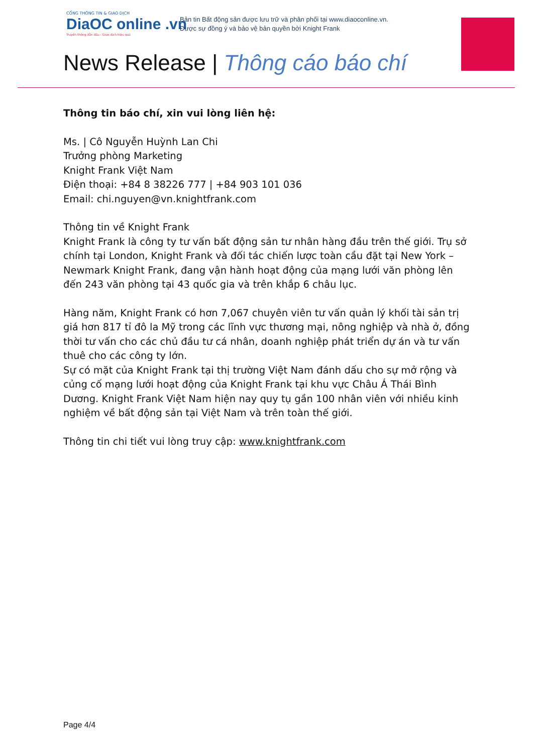CỔNG THÔNG TIN & GIAO DỊCH
DiaOC online .vn
Truyền thông dẫn đầu - Giao dịch hiệu quả
Bản tin Bất động sản được lưu trữ và phân phối tại www.diaoconline.vn.
Được sự đồng ý và bảo vệ bản quyền bởi Knight Frank
News Release | Thông cáo báo chí
Thông tin báo chí, xin vui lòng liên hệ:
Ms. | Cô Nguyễn Huỳnh Lan Chi
Trưởng phòng Marketing
Knight Frank Việt Nam
Điện thoại: +84 8 38226 777 | +84 903 101 036
Email: chi.nguyen@vn.knightfrank.com
Thông tin về Knight Frank
Knight Frank là công ty tư vấn bất động sản tư nhân hàng đầu trên thế giới. Trụ sở chính tại London, Knight Frank và đối tác chiến lược toàn cầu đặt tại New York – Newmark Knight Frank, đang vận hành hoạt động của mạng lưới văn phòng lên đến 243 văn phòng tại 43 quốc gia và trên khắp 6 châu lục.
Hàng năm, Knight Frank có hơn 7,067 chuyên viên tư vấn quản lý khối tài sản trị giá hơn 817 tỉ đô la Mỹ trong các lĩnh vực thương mại, nông nghiệp và nhà ở, đồng thời tư vấn cho các chủ đầu tư cá nhân, doanh nghiệp phát triển dự án và tư vấn thuê cho các công ty lớn.
Sự có mặt của Knight Frank tại thị trường Việt Nam đánh dấu cho sự mở rộng và củng cố mạng lưới hoạt động của Knight Frank tại khu vực Châu Á Thái Bình Dương. Knight Frank Việt Nam hiện nay quy tụ gần 100 nhân viên với nhiều kinh nghiệm về bất động sản tại Việt Nam và trên toàn thế giới.
Thông tin chi tiết vui lòng truy cập: www.knightfrank.com
Page 4/4